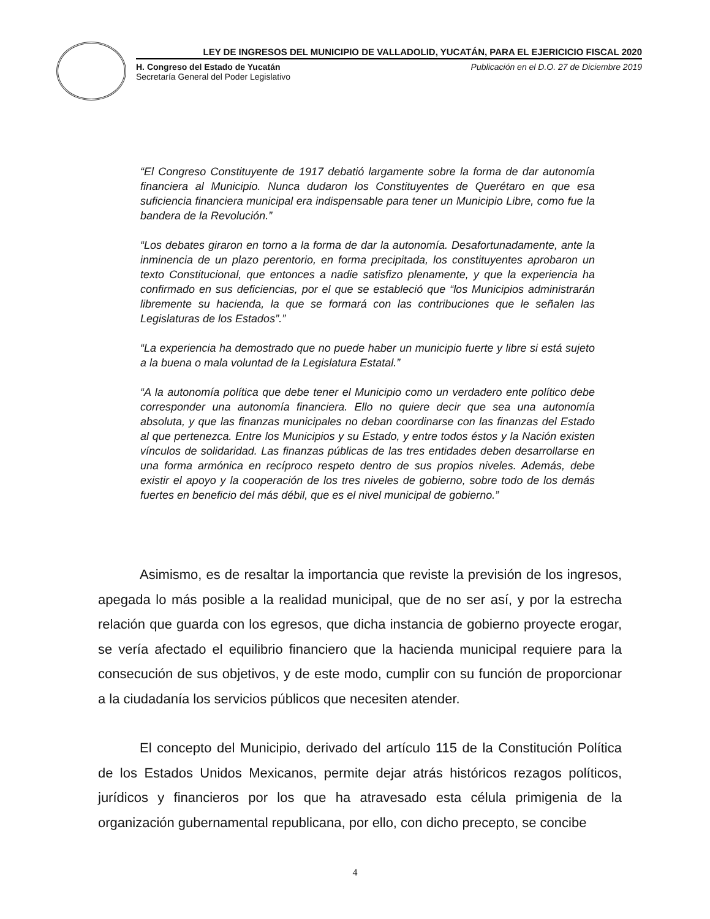LEY DE INGRESOS DEL MUNICIPIO DE VALLADOLID, YUCATÁN, PARA EL EJERICICIO FISCAL 2020
H. Congreso del Estado de Yucatán
Secretaría General del Poder Legislativo
Publicación en el D.O. 27 de Diciembre 2019
“El Congreso Constituyente de 1917 debatió largamente sobre la forma de dar autonomía financiera al Municipio. Nunca dudaron los Constituyentes de Querétaro en que esa suficiencia financiera municipal era indispensable para tener un Municipio Libre, como fue la bandera de la Revolución.”
“Los debates giraron en torno a la forma de dar la autonomía. Desafortunadamente, ante la inminencia de un plazo perentorio, en forma precipitada, los constituyentes aprobaron un texto Constitucional, que entonces a nadie satisfizo plenamente, y que la experiencia ha confirmado en sus deficiencias, por el que se estableció que “los Municipios administrarán libremente su hacienda, la que se formará con las contribuciones que le señalen las Legislaturas de los Estados”.”
“La experiencia ha demostrado que no puede haber un municipio fuerte y libre si está sujeto a la buena o mala voluntad de la Legislatura Estatal.”
“A la autonomía política que debe tener el Municipio como un verdadero ente político debe corresponder una autonomía financiera. Ello no quiere decir que sea una autonomía absoluta, y que las finanzas municipales no deban coordinarse con las finanzas del Estado al que pertenezca. Entre los Municipios y su Estado, y entre todos éstos y la Nación existen vínculos de solidaridad. Las finanzas públicas de las tres entidades deben desarrollarse en una forma armónica en recíproco respeto dentro de sus propios niveles. Además, debe existir el apoyo y la cooperación de los tres niveles de gobierno, sobre todo de los demás fuertes en beneficio del más débil, que es el nivel municipal de gobierno.”
Asimismo, es de resaltar la importancia que reviste la previsión de los ingresos, apegada lo más posible a la realidad municipal, que de no ser así, y por la estrecha relación que guarda con los egresos, que dicha instancia de gobierno proyecte erogar, se vería afectado el equilibrio financiero que la hacienda municipal requiere para la consecución de sus objetivos, y de este modo, cumplir con su función de proporcionar a la ciudadanía los servicios públicos que necesiten atender.
El concepto del Municipio, derivado del artículo 115 de la Constitución Política de los Estados Unidos Mexicanos, permite dejar atrás históricos rezagos políticos, jurídicos y financieros por los que ha atravesado esta célula primigenia de la organización gubernamental republicana, por ello, con dicho precepto, se concibe
4